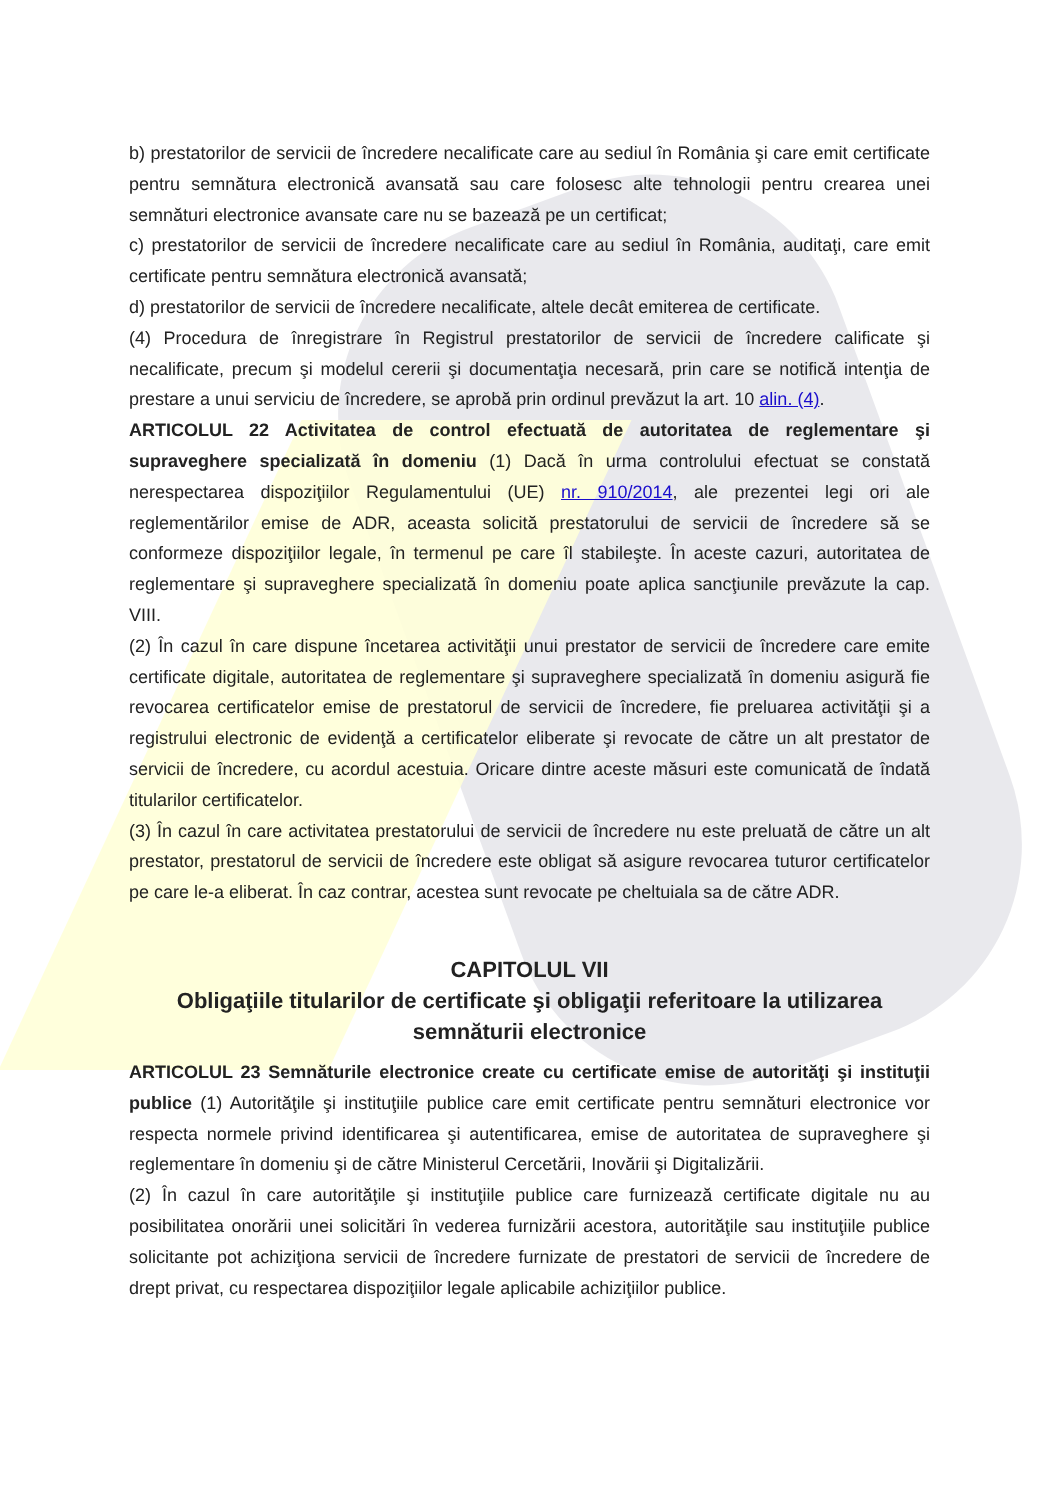b) prestatorilor de servicii de încredere necalificate care au sediul în România şi care emit certificate pentru semnătura electronică avansată sau care folosesc alte tehnologii pentru crearea unei semnături electronice avansate care nu se bazează pe un certificat;
c) prestatorilor de servicii de încredere necalificate care au sediul în România, auditaţi, care emit certificate pentru semnătura electronică avansată;
d) prestatorilor de servicii de încredere necalificate, altele decât emiterea de certificate.
(4) Procedura de înregistrare în Registrul prestatorilor de servicii de încredere calificate şi necalificate, precum şi modelul cererii şi documentaţia necesară, prin care se notifică intenţia de prestare a unui serviciu de încredere, se aprobă prin ordinul prevăzut la art. 10 alin. (4).
ARTICOLUL 22 Activitatea de control efectuată de autoritatea de reglementare şi supraveghere specializată în domeniu (1) Dacă în urma controlului efectuat se constată nerespectarea dispoziţiilor Regulamentului (UE) nr. 910/2014, ale prezentei legi ori ale reglementărilor emise de ADR, aceasta solicită prestatorului de servicii de încredere să se conformeze dispoziţiilor legale, în termenul pe care îl stabileşte. În aceste cazuri, autoritatea de reglementare şi supraveghere specializată în domeniu poate aplica sancţiunile prevăzute la cap. VIII.
(2) În cazul în care dispune încetarea activităţii unui prestator de servicii de încredere care emite certificate digitale, autoritatea de reglementare şi supraveghere specializată în domeniu asigură fie revocarea certificatelor emise de prestatorul de servicii de încredere, fie preluarea activităţii şi a registrului electronic de evidenţă a certificatelor eliberate şi revocate de către un alt prestator de servicii de încredere, cu acordul acestuia. Oricare dintre aceste măsuri este comunicată de îndată titularilor certificatelor.
(3) În cazul în care activitatea prestatorului de servicii de încredere nu este preluată de către un alt prestator, prestatorul de servicii de încredere este obligat să asigure revocarea tuturor certificatelor pe care le-a eliberat. În caz contrar, acestea sunt revocate pe cheltuiala sa de către ADR.
CAPITOLUL VII
Obligaţiile titularilor de certificate şi obligaţii referitoare la utilizarea semnăturii electronice
ARTICOLUL 23 Semnăturile electronice create cu certificate emise de autorităţi şi instituţii publice (1) Autorităţile şi instituţiile publice care emit certificate pentru semnături electronice vor respecta normele privind identificarea şi autentificarea, emise de autoritatea de supraveghere şi reglementare în domeniu şi de către Ministerul Cercetării, Inovării şi Digitalizării.
(2) În cazul în care autorităţile şi instituţiile publice care furnizează certificate digitale nu au posibilitatea onorării unei solicitări în vederea furnizării acestora, autorităţile sau instituţiile publice solicitante pot achiziţiona servicii de încredere furnizate de prestatori de servicii de încredere de drept privat, cu respectarea dispoziţiilor legale aplicabile achiziţiilor publice.